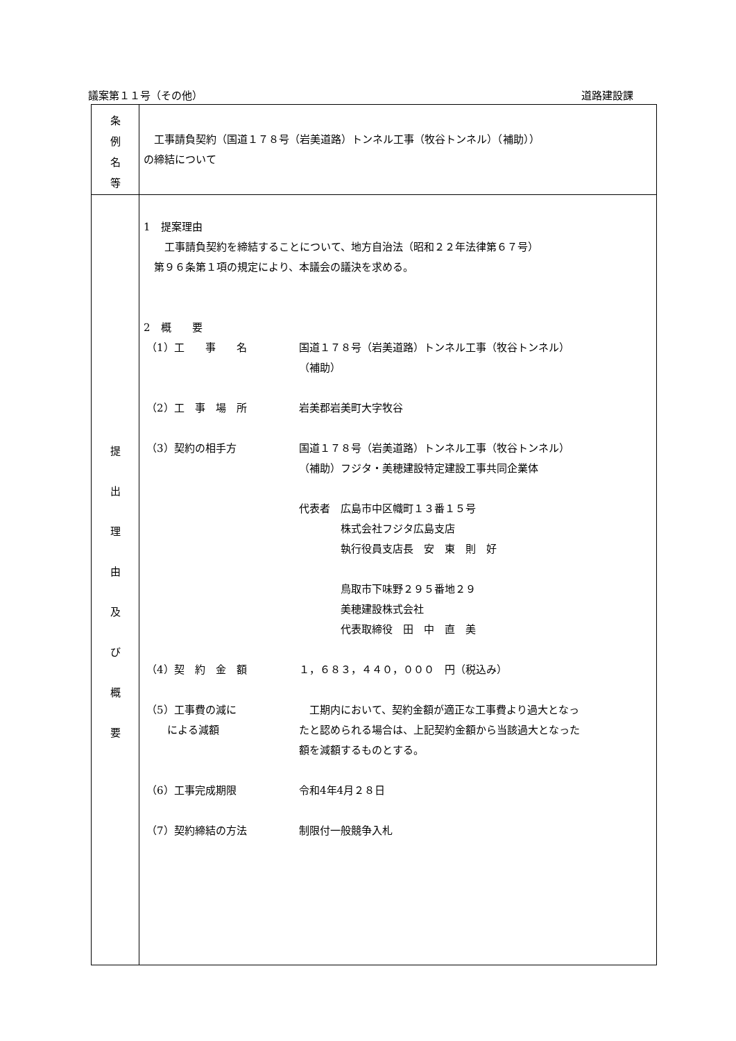議案第１１号（その他） 道路建設課
| 条 例 名 等 | 工事請負契約（国道１７８号（岩美道路）トンネル工事（牧谷トンネル）（補助）） の締結について |
| 提 出 理 由 及 び 概 要 | 1 提案理由 工事請負契約を締結することについて、地方自治法（昭和２２年法律第６７号） 第９６条第１項の規定により、本議会の議決を求める。 2 概 要 （1）工 事 名 国道１７８号（岩美道路）トンネル工事（牧谷トンネル） （補助） （2）工 事 場 所 岩美郡岩美町大字牧谷 （3）契約の相手方 国道１７８号（岩美道路）トンネル工事（牧谷トンネル） （補助）フジタ・美穂建設特定建設工事共同企業体 代表者 広島市中区幟町１３番１５号 株式会社フジタ広島支店 執行役員支店長 安 東 則 好 鳥取市下味野２９５番地２９ 美穂建設株式会社 代表取締役 田 中 直 美 （4）契 約 金 額 １，６８３，４４０，０００ 円（税込み） （5）工事費の減に による減額 工期内において、契約金額が適正な工事費より過大となっ たと認められる場合は、上記契約金額から当該過大となった 額を減額するものとする。 （6）工事完成期限 令和4年4月２８日 （7）契約締結の方法 制限付一般競争入札 |